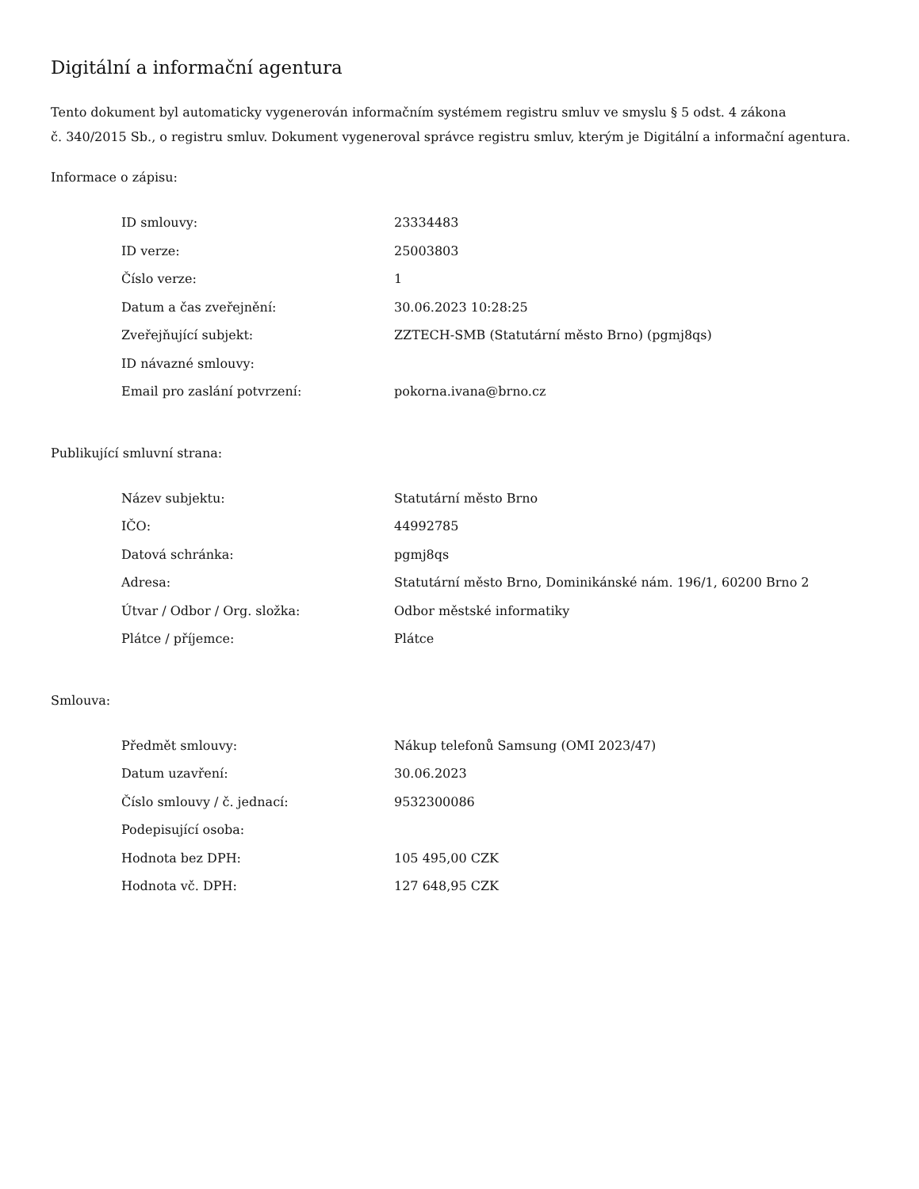Digitální a informační agentura
Tento dokument byl automaticky vygenerován informačním systémem registru smluv ve smyslu § 5 odst. 4 zákona
č. 340/2015 Sb., o registru smluv. Dokument vygeneroval správce registru smluv, kterým je Digitální a informační agentura.
Informace o zápisu:
| ID smlouvy: | 23334483 |
| ID verze: | 25003803 |
| Číslo verze: | 1 |
| Datum a čas zveřejnění: | 30.06.2023 10:28:25 |
| Zveřejňující subjekt: | ZZTECH-SMB (Statutární město Brno) (pgmj8qs) |
| ID návazné smlouvy: | |
| Email pro zaslání potvrzení: | pokorna.ivana@brno.cz |
Publikující smluvní strana:
| Název subjektu: | Statutární město Brno |
| IČO: | 44992785 |
| Datová schránka: | pgmj8qs |
| Adresa: | Statutární město Brno, Dominikánské nám. 196/1, 60200 Brno 2 |
| Útvar / Odbor / Org. složka: | Odbor městské informatiky |
| Plátce / příjemce: | Plátce |
Smlouva:
| Předmět smlouvy: | Nákup telefonů Samsung (OMI 2023/47) |
| Datum uzavření: | 30.06.2023 |
| Číslo smlouvy / č. jednací: | 9532300086 |
| Podepisující osoba: | |
| Hodnota bez DPH: | 105 495,00 CZK |
| Hodnota vč. DPH: | 127 648,95 CZK |